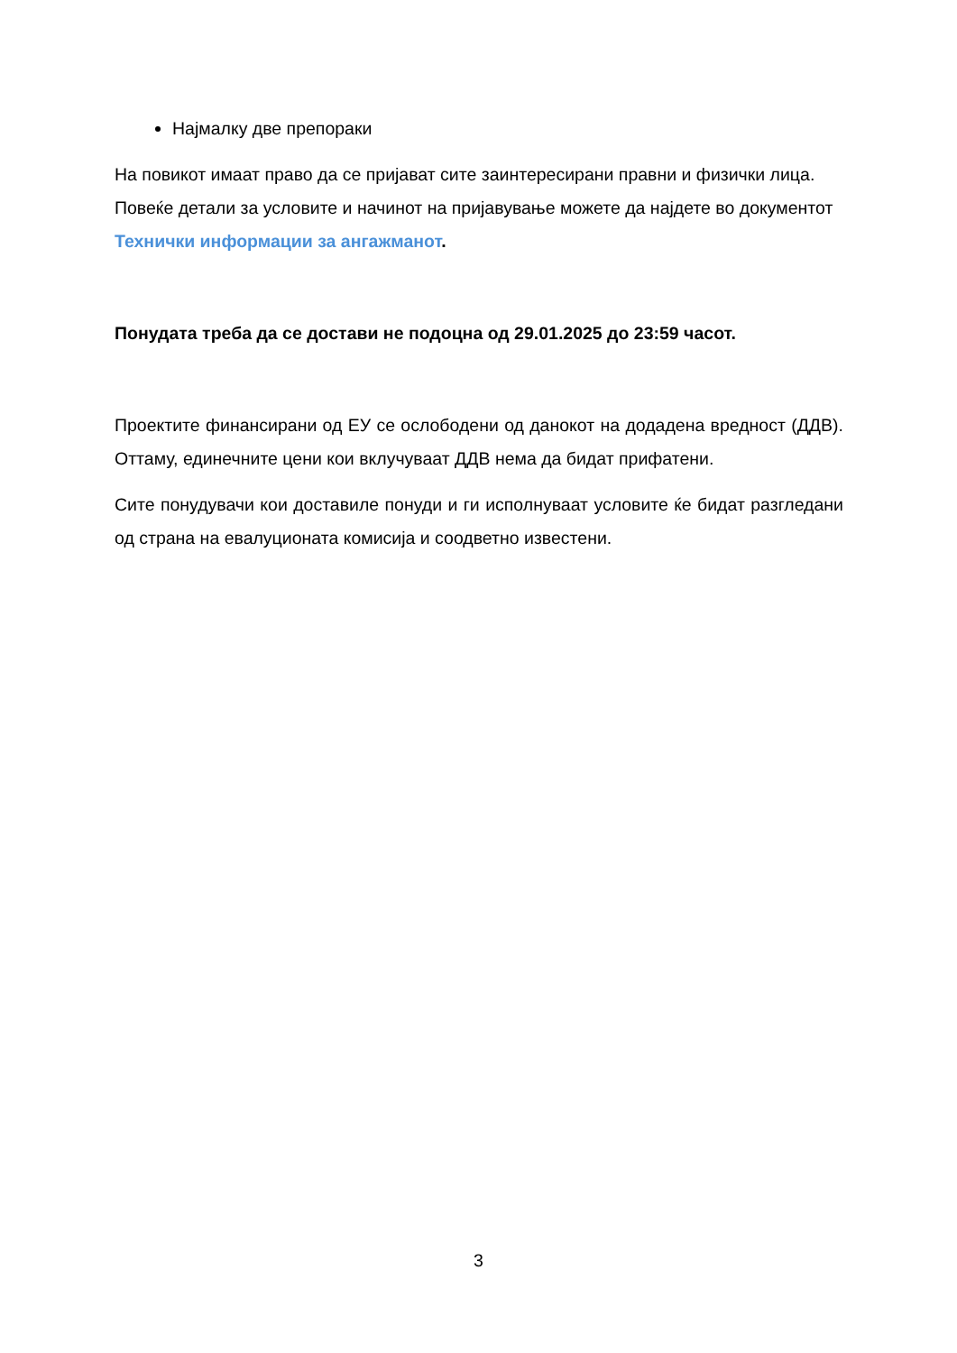Најмалку две препораки
На повикот имаат право да се пријават сите заинтересирани правни и физички лица. Повеќе детали за условите и начинот на пријавување можете да најдете во документот Технички информации за ангажманот.
Понудата треба да се достави не подоцна од 29.01.2025 до 23:59 часот.
Проектите финансирани од ЕУ се ослободени од данокот на додадена вредност (ДДВ). Оттаму, единечните цени кои вклучуваат ДДВ нема да бидат прифатени.
Сите понудувачи кои доставиле понуди и ги исполнуваат условите ќе бидат разгледани од страна на евалуционата комисија и соодветно известени.
3